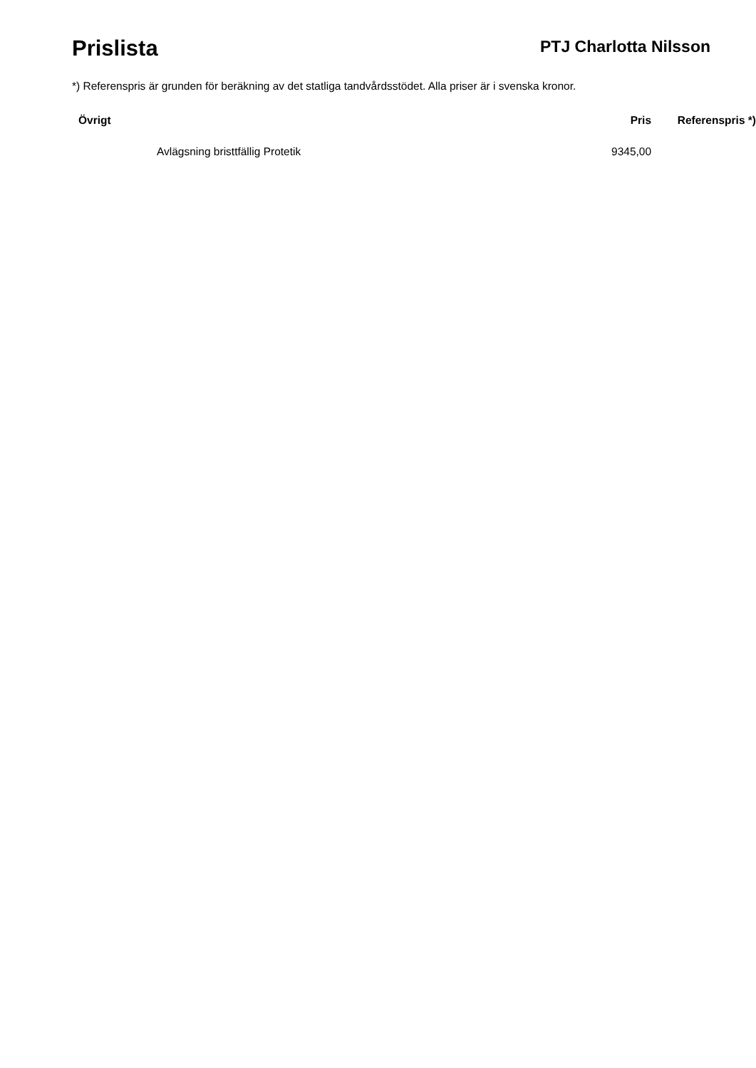Prislista
PTJ Charlotta Nilsson
*) Referenspris är grunden för beräkning av det statliga tandvårdsstödet. Alla priser är i svenska kronor.
| Övrigt | Pris | Referenspris *) |
| --- | --- | --- |
| Avlägsning bristtfällig Protetik | 9345,00 | |